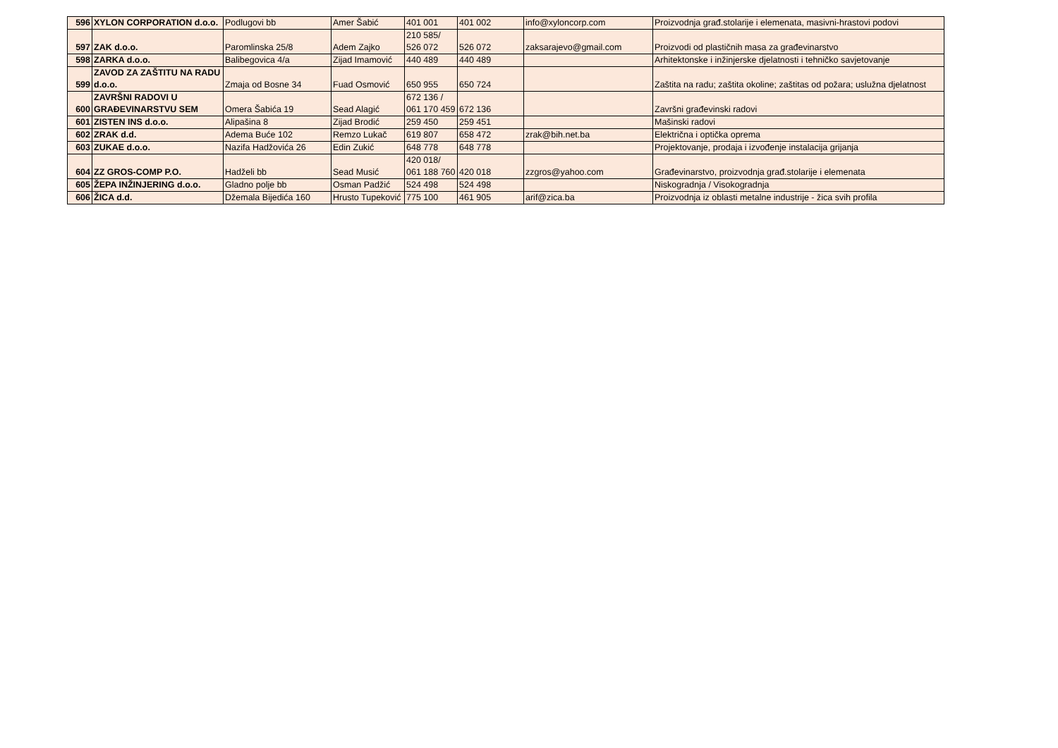| 596 | XYLON CORPORATION d.o.o. | Podlugovi bb | Amer Šabić | 401 001 | 401 002 | info@xyloncorp.com | Proizvodnja građ.stolarije i elemenata, masivni-hrastovi podovi |
| 597 | ZAK d.o.o. | Paromlinska 25/8 | Adem Zajko | 210 585/ 526 072 | 526 072 | zaksarajevo@gmail.com | Proizvodi od plastičnih masa za građevinarstvo |
| 598 | ZARKA d.o.o. | Balibegovica 4/a | Zijad Imamović | 440 489 | 440 489 | | Arhitektonske i inžinjerske djelatnosti i tehničko savjetovanje |
| 599 | ZAVOD ZA ZAŠTITU NA RADU d.o.o. | Zmaja od Bosne 34 | Fuad Osmović | 650 955 | 650 724 | | Zaštita na radu; zaštita okoline; zaštitas od požara; uslužna djelatnost |
| 600 | ZAVRŠNI RADOVI U GRAĐEVINARSTVU SEM | Omera Šabića 19 | Sead Alagić | 672 136 / 061 170 459 | 672 136 | | Završni građevinski radovi |
| 601 | ZISTEN INS d.o.o. | Alipašina 8 | Zijad Brodić | 259 450 | 259 451 | | Mašinski radovi |
| 602 | ZRAK d.d. | Adema Buće 102 | Remzo Lukač | 619 807 | 658 472 | zrak@bih.net.ba | Električna i optička oprema |
| 603 | ZUKAE d.o.o. | Nazifa Hadžovića 26 | Edin Zukić | 648 778 | 648 778 | | Projektovanje, prodaja i izvođenje instalacija grijanja |
| 604 | ZZ GROS-COMP P.O. | Hadželi bb | Sead Musić | 420 018/ 061 188 760 | 420 018 | zzgros@yahoo.com | Građevinarstvo, proizvodnja građ.stolarije i elemenata |
| 605 | ŽEPA INŽINJERING d.o.o. | Gladno polje bb | Osman Padžić | 524 498 | 524 498 | | Niskogradnja / Visokogradnja |
| 606 | ŽICA d.d. | Džemala Bijedića 160 | Hrusto Tupeković | 775 100 | 461 905 | arif@zica.ba | Proizvodnja iz oblasti metalne industrije - žica svih profila |